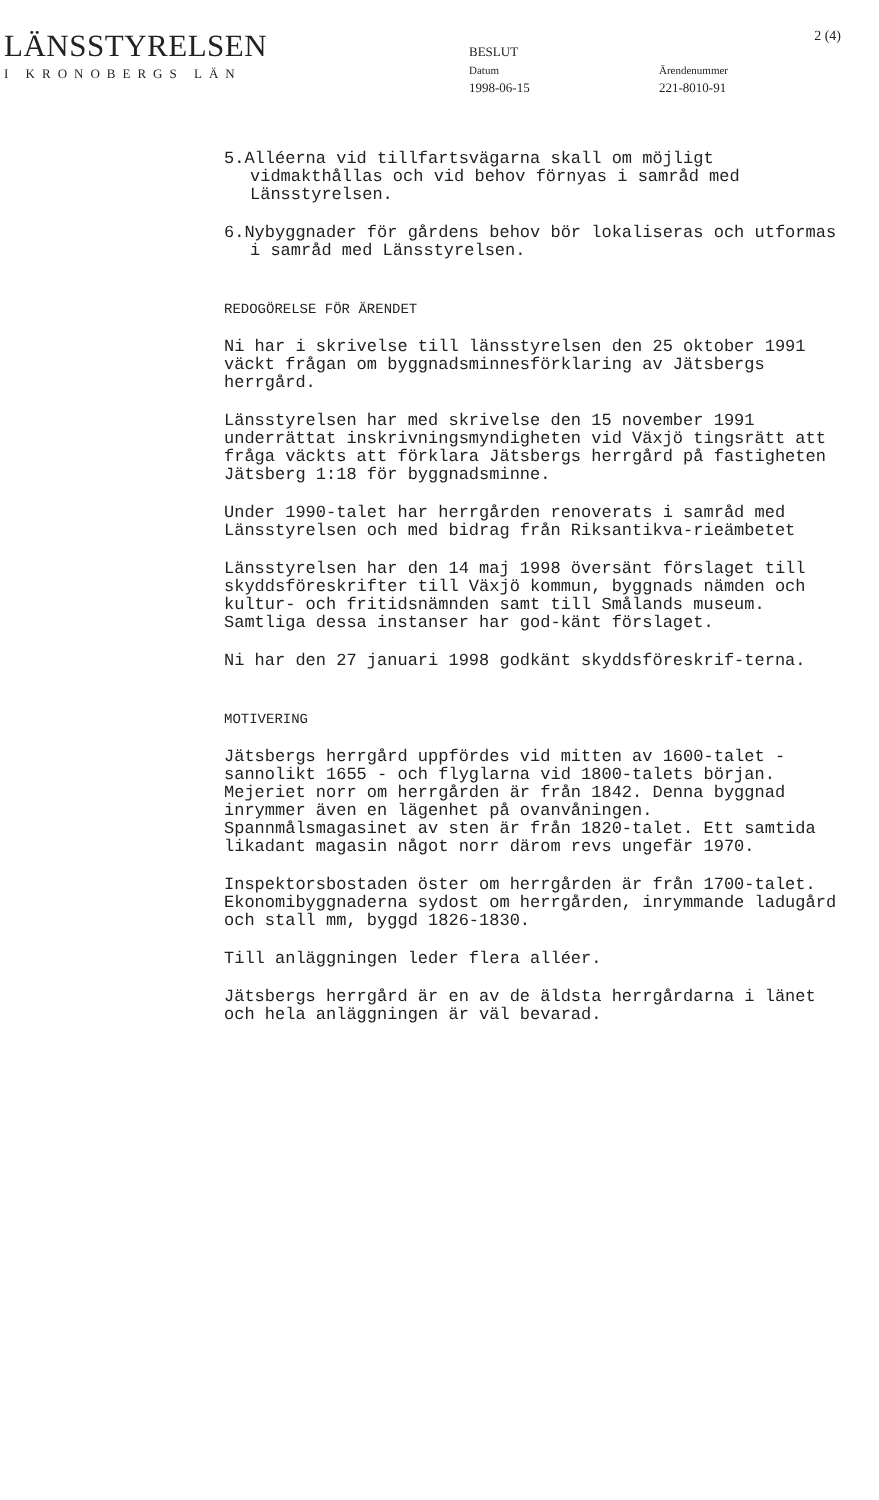LÄNSSTYRELSEN
I KRONOBERGS LÄN
BESLUT
Datum
1998-06-15
Ärendenummer
221-8010-91
2 (4)
5.Alléerna vid tillfartsvägarna skall om möjligt vidmakthållas och vid behov förnyas i samråd med Länsstyrelsen.
6.Nybyggnader för gårdens behov bör lokaliseras och utformas i samråd med Länsstyrelsen.
REDOGÖRELSE FÖR ÄRENDET
Ni har i skrivelse till länsstyrelsen den 25 oktober 1991 väckt frågan om byggnadsminnesförklaring av Jätsbergs herrgård.
Länsstyrelsen har med skrivelse den 15 november 1991 underrättat inskrivningsmyndigheten vid Växjö tingsrätt att fråga väckts att förklara Jätsbergs herrgård på fastigheten Jätsberg 1:18 för byggnadsminne.
Under 1990-talet har herrgården renoverats i samråd med Länsstyrelsen och med bidrag från Riksantikva-rieämbetet
Länsstyrelsen har den 14 maj 1998 översänt förslaget till skyddsföreskrifter till Växjö kommun, byggnads nämden och kultur- och fritidsnämnden samt till Smålands museum. Samtliga dessa instanser har god-känt förslaget.
Ni har den 27 januari 1998 godkänt skyddsföreskrif-terna.
MOTIVERING
Jätsbergs herrgård uppfördes vid mitten av 1600-talet - sannolikt 1655 - och flyglarna vid 1800-talets början. Mejeriet norr om herrgården är från 1842. Denna byggnad inrymmer även en lägenhet på ovanvåningen. Spannmålsmagasinet av sten är från 1820-talet. Ett samtida likadant magasin något norr därom revs ungefär 1970.
Inspektorsbostaden öster om herrgården är från 1700-talet. Ekonomibyggnaderna sydost om herrgården, inrymmande ladugård och stall mm, byggd 1826-1830.
Till anläggningen leder flera alléer.
Jätsbergs herrgård är en av de äldsta herrgårdarna i länet och hela anläggningen är väl bevarad.